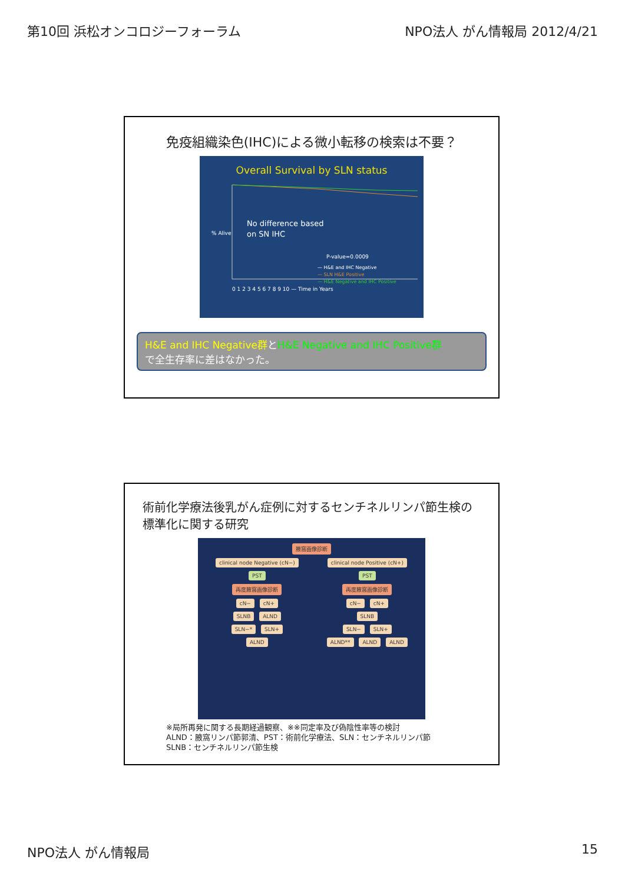第10回 浜松オンコロジーフォーラム NPO法人 がん情報局 2012/4/21
免疫組織染色(IHC)による微小転移の検索は不要？
Overall Survival by SLN status
No difference based
on SN IHC
P-value=0.0009
— H&E and IHC Negative
— SLN H&E Positive
— H&E Negative and IHC Positive
% Alive
0 1 2 3 4 5 6 7 8 9 10 — Time in Years
H&E and IHC Negative群とH&E Negative and IHC Positive群
で全生存率に差はなかった。
術前化学療法後乳がん症例に対するセンチネルリンパ節生検の標準化に関する研究
腋窩画像診断
clinical node Negative (cN−)
PST
再度腋窩画像診断
cN− cN+
SLNB ALND
SLN−* SLN+
ALND
clinical node Positive (cN+)
PST
再度腋窩画像診断
cN− cN+
SLNB
SLN− SLN+
ALND** ALND ALND
※局所再発に関する長期経過観察、※※同定率及び偽陰性率等の検討
ALND：腋窩リンパ節郭清、PST：術前化学療法、SLN：センチネルリンパ節
SLNB：センチネルリンパ節生検
NPO法人 がん情報局 15